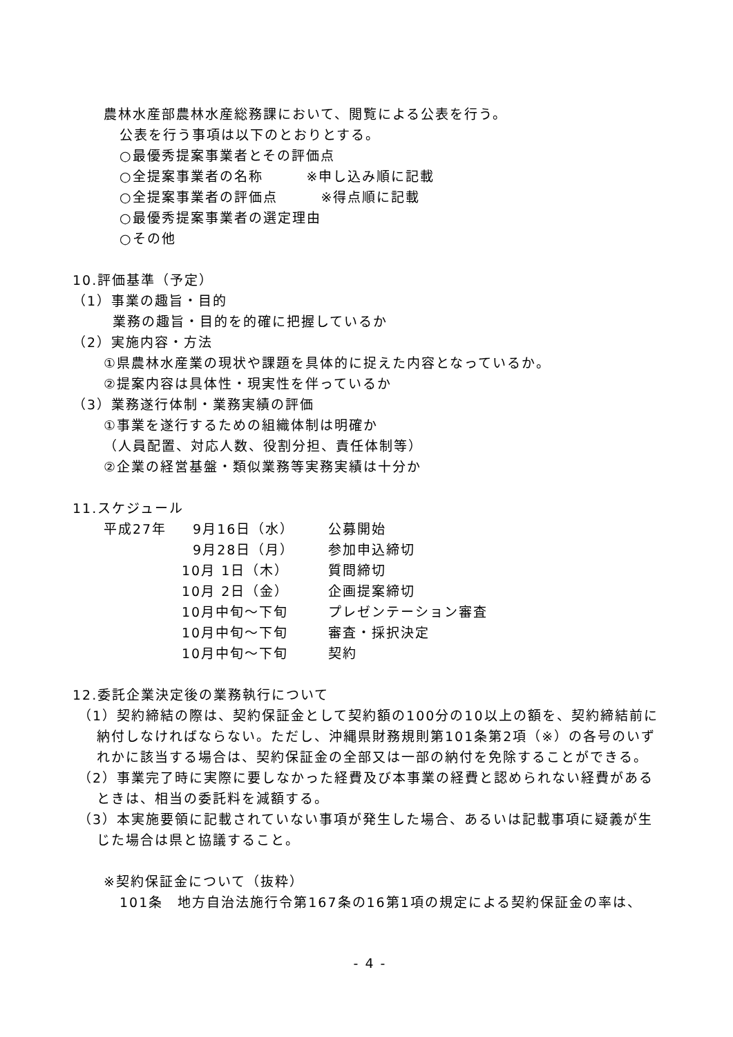農林水産部農林水産総務課において、閲覧による公表を行う。
公表を行う事項は以下のとおりとする。
○最優秀提案事業者とその評価点
○全提案事業者の名称　　　※申し込み順に記載
○全提案事業者の評価点　　　※得点順に記載
○最優秀提案事業者の選定理由
○その他
10.評価基準（予定）
（1）事業の趣旨・目的
業務の趣旨・目的を的確に把握しているか
（2）実施内容・方法
①県農林水産業の現状や課題を具体的に捉えた内容となっているか。
②提案内容は具体性・現実性を伴っているか
（3）業務遂行体制・業務実績の評価
①事業を遂行するための組織体制は明確か
（人員配置、対応人数、役割分担、責任体制等）
②企業の経営基盤・類似業務等実務実績は十分か
11.スケジュール
| 平成27年 | 9月16日（水） | 公募開始 |
| | 9月28日（月） | 参加申込締切 |
| | 10月 1日（木） | 質問締切 |
| | 10月 2日（金） | 企画提案締切 |
| | 10月中旬～下旬 | プレゼンテーション審査 |
| | 10月中旬～下旬 | 審査・採択決定 |
| | 10月中旬～下旬 | 契約 |
12.委託企業決定後の業務執行について
（1）契約締結の際は、契約保証金として契約額の100分の10以上の額を、契約締結前に納付しなければならない。ただし、沖縄県財務規則第101条第2項（※）の各号のいずれかに該当する場合は、契約保証金の全部又は一部の納付を免除することができる。
（2）事業完了時に実際に要しなかった経費及び本事業の経費と認められない経費があるときは、相当の委託料を減額する。
（3）本実施要領に記載されていない事項が発生した場合、あるいは記載事項に疑義が生じた場合は県と協議すること。
※契約保証金について（抜粋）
101条　地方自治法施行令第167条の16第1項の規定による契約保証金の率は、
- 4 -